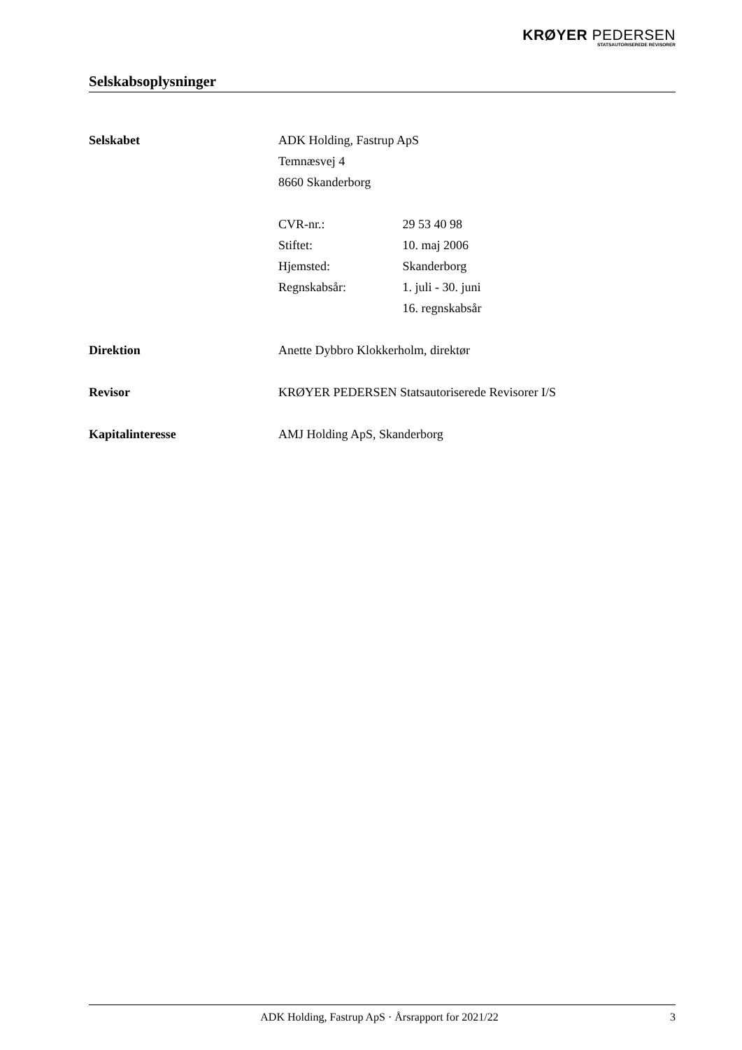KRØYER PEDERSEN
STATSAUTORISEREDE REVISORER
Selskabsoplysninger
Selskabet ADK Holding, Fastrup ApS
Temnæsvej 4
8660 Skanderborg
CVR-nr.: 29 53 40 98
Stiftet: 10. maj 2006
Hjemsted: Skanderborg
Regnskabsår: 1. juli - 30. juni
16. regnskabsår
Direktion Anette Dybbro Klokkerholm, direktør
Revisor KRØYER PEDERSEN Statsautoriserede Revisorer I/S
Kapitalinteresse AMJ Holding ApS, Skanderborg
ADK Holding, Fastrup ApS · Årsrapport for 2021/22 3